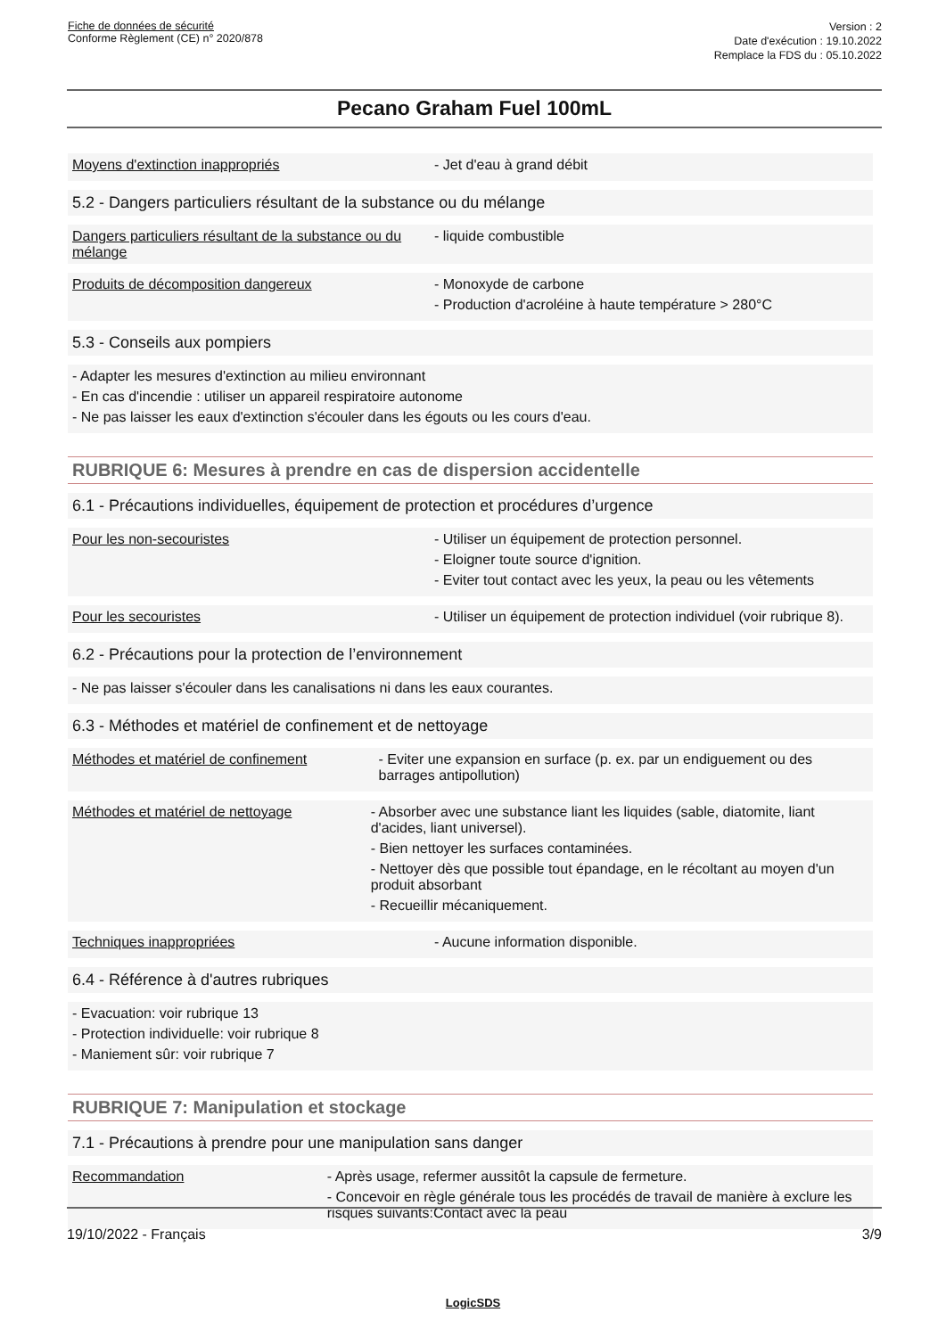Fiche de données de sécurité
Conforme Règlement (CE) n° 2020/878
Version : 2
Date d'exécution : 19.10.2022
Remplace la FDS du : 05.10.2022
Pecano Graham Fuel 100mL
Moyens d'extinction inappropriés - Jet d'eau à grand débit
5.2 - Dangers particuliers résultant de la substance ou du mélange
Dangers particuliers résultant de la substance ou du mélange
- liquide combustible
Produits de décomposition dangereux - Monoxyde de carbone
- Production d'acroléine à haute température > 280°C
5.3 - Conseils aux pompiers
- Adapter les mesures d'extinction au milieu environnant
- En cas d'incendie : utiliser un appareil respiratoire autonome
- Ne pas laisser les eaux d'extinction s'écouler dans les égouts ou les cours d'eau.
RUBRIQUE 6: Mesures à prendre en cas de dispersion accidentelle
6.1 - Précautions individuelles, équipement de protection et procédures d’urgence
Pour les non-secouristes - Utiliser un équipement de protection personnel.
- Eloigner toute source d'ignition.
- Eviter tout contact avec les yeux, la peau ou les vêtements
Pour les secouristes - Utiliser un équipement de protection individuel (voir rubrique 8).
6.2 - Précautions pour la protection de l’environnement
- Ne pas laisser s'écouler dans les canalisations ni dans les eaux courantes.
6.3 - Méthodes et matériel de confinement et de nettoyage
Méthodes et matériel de confinement - Eviter une expansion en surface (p. ex. par un endiguement ou des barrages antipollution)
Méthodes et matériel de nettoyage - Absorber avec une substance liant les liquides (sable, diatomite, liant d'acides, liant universel).
- Bien nettoyer les surfaces contaminées.
- Nettoyer dès que possible tout épandage, en le récoltant au moyen d'un produit absorbant
- Recueillir mécaniquement.
Techniques inappropriées - Aucune information disponible.
6.4 - Référence à d'autres rubriques
- Evacuation: voir rubrique 13
- Protection individuelle: voir rubrique 8
- Maniement sûr: voir rubrique 7
RUBRIQUE 7: Manipulation et stockage
7.1 - Précautions à prendre pour une manipulation sans danger
Recommandation - Après usage, refermer aussitôt la capsule de fermeture.
- Concevoir en règle générale tous les procédés de travail de manière à exclure les risques suivants:Contact avec la peau
19/10/2022 - Français 3/9
LogicSDS